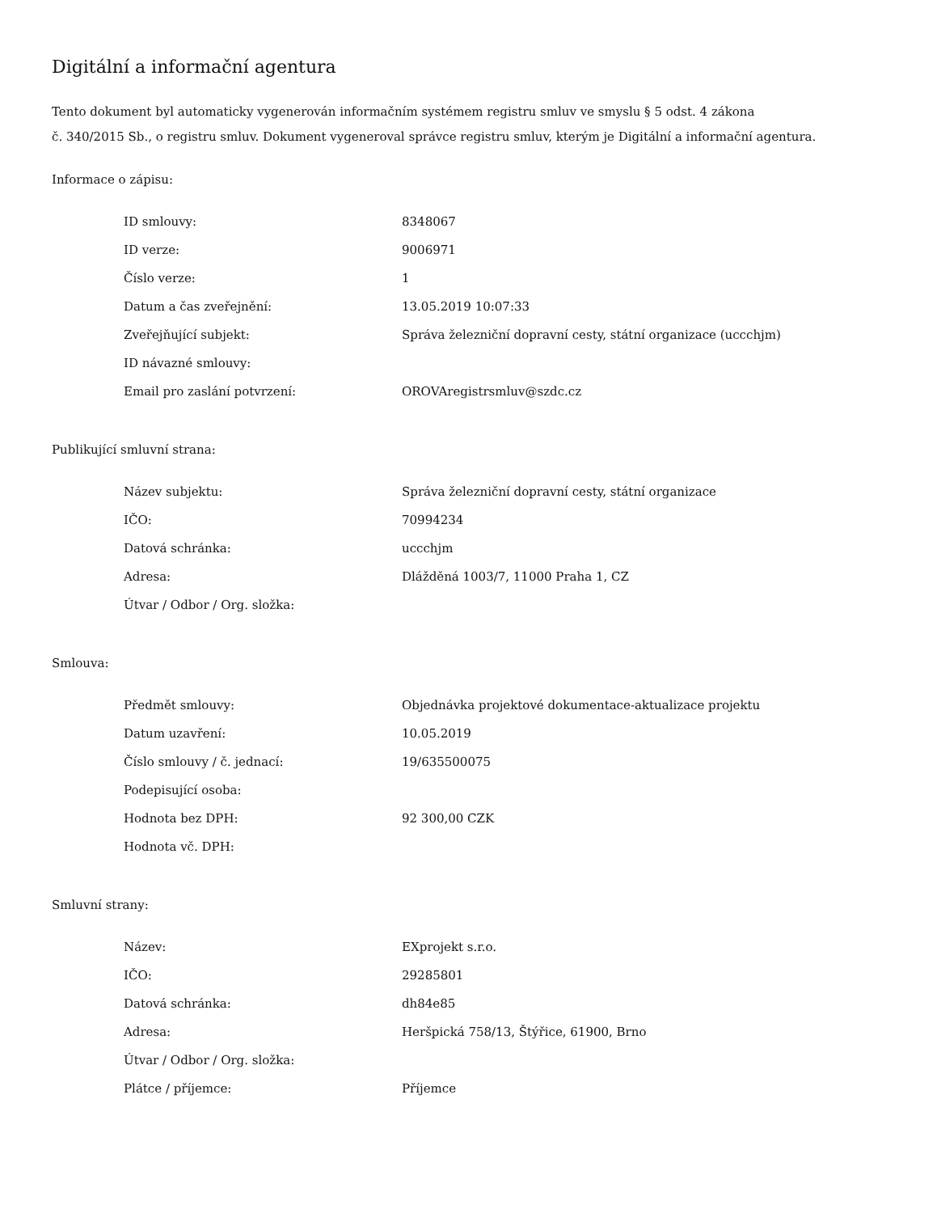Digitální a informační agentura
Tento dokument byl automaticky vygenerován informačním systémem registru smluv ve smyslu § 5 odst. 4 zákona
č. 340/2015 Sb., o registru smluv. Dokument vygeneroval správce registru smluv, kterým je Digitální a informační agentura.
Informace o zápisu:
| ID smlouvy: | 8348067 |
| ID verze: | 9006971 |
| Číslo verze: | 1 |
| Datum a čas zveřejnění: | 13.05.2019 10:07:33 |
| Zveřejňující subjekt: | Správa železniční dopravní cesty, státní organizace (uccchjm) |
| ID návazné smlouvy: | |
| Email pro zaslání potvrzení: | OROVAregistrsmluv@szdc.cz |
Publikující smluvní strana:
| Název subjektu: | Správa železniční dopravní cesty, státní organizace |
| IČO: | 70994234 |
| Datová schránka: | uccchjm |
| Adresa: | Dlážděná 1003/7, 11000 Praha 1, CZ |
| Útvar / Odbor / Org. složka: | |
Smlouva:
| Předmět smlouvy: | Objednávka projektové dokumentace-aktualizace projektu |
| Datum uzavření: | 10.05.2019 |
| Číslo smlouvy / č. jednací: | 19/635500075 |
| Podepisující osoba: | |
| Hodnota bez DPH: | 92 300,00 CZK |
| Hodnota vč. DPH: | |
Smluvní strany:
| Název: | EXprojekt s.r.o. |
| IČO: | 29285801 |
| Datová schránka: | dh84e85 |
| Adresa: | Heršpická 758/13, Štýřice, 61900, Brno |
| Útvar / Odbor / Org. složka: | |
| Plátce / příjemce: | Příjemce |